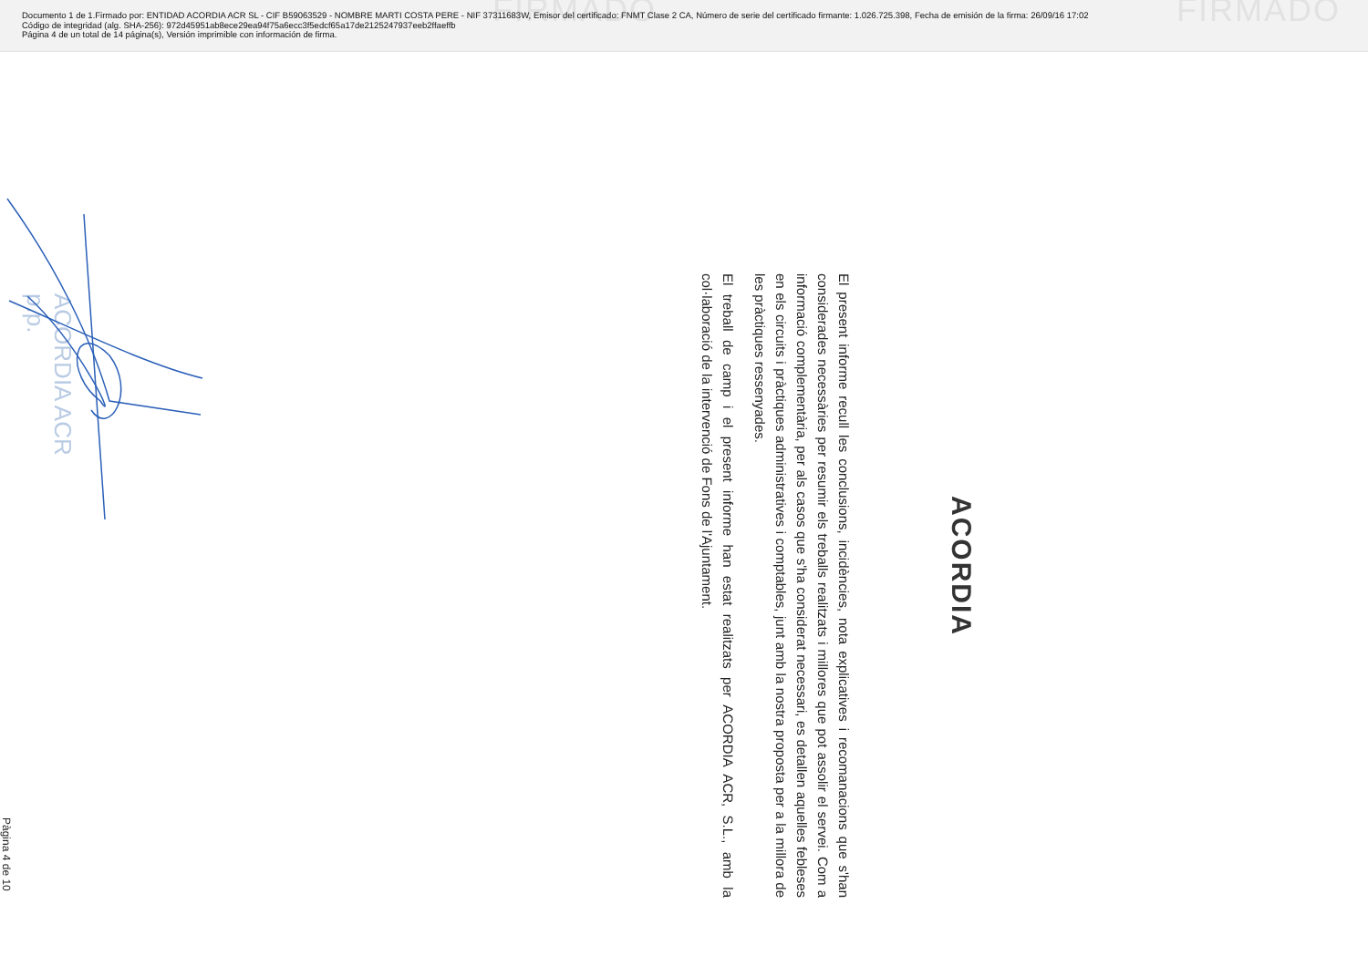FIRMADO FIRMADO
Documento 1 de 1.Firmado por: ENTIDAD ACORDIA ACR SL - CIF B59063529 - NOMBRE MARTI COSTA PERE - NIF 37311683W, Emisor del certificado: FNMT Clase 2 CA, Número de serie del certificado firmante: 1.026.725.398, Fecha de emisión de la firma: 26/09/16 17:02
Código de integridad (alg. SHA-256): 972d45951ab8ece29ea94f75a6ecc3f5edcf65a17de2125247937eeb2ffaeffb
Página 4 de un total de 14 página(s), Versión imprimible con información de firma.
ACORDIA
El present informe recull les conclusions, incidències, nota explicatives i recomanacions que s'han considerades necessàries per resumir els treballs realitzats i millores que pot assolir el servei. Com a informació complementària, per als casos que s'ha considerat necessari, es detallen aquelles febleses en els circuits i pràctiques administratives i comptables, junt amb la nostra proposta per a la millora de les pràctiques ressenyades.
El treball de camp i el present informe han estat realitzats per ACORDIA ACR, S.L., amb la col·laboració de la intervenció de Fons de l'Ajuntament.
ACORDIA ACR
p.p.
Pàgina 4 de 10